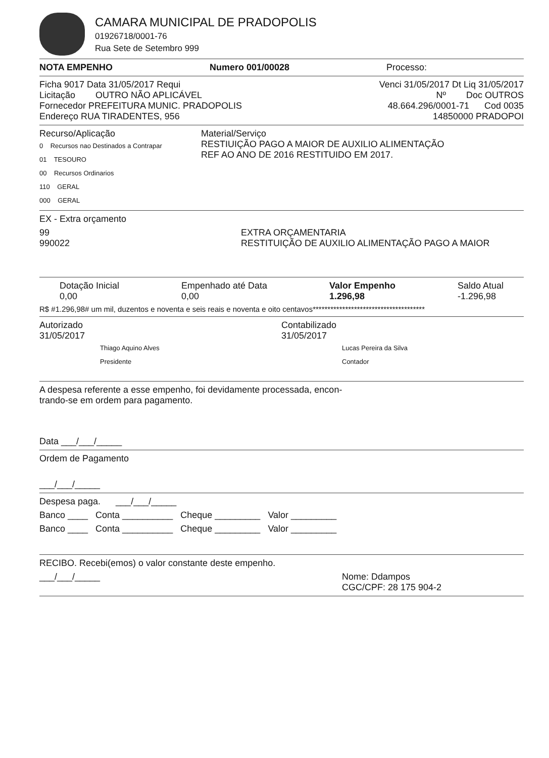CAMARA MUNICIPAL DE PRADOPOLIS
01926718/0001-76
Rua Sete de Setembro 999
NOTA EMPENHO Numero 001/00028 Processo:
Ficha 9017 Data 31/05/2017 Requi Venci 31/05/2017 Dt Liq 31/05/2017
Licitação OUTRO NÃO APLICÁVEL Nº Doc OUTROS
Fornecedor PREFEITURA MUNIC. PRADOPOLIS 48.664.296/0001-71 Cod 0035
Endereço RUA TIRADENTES, 956 14850000 PRADOPOI
Recurso/Aplicação
0 Recursos nao Destinados a Contrapar
01 TESOURO
00 Recursos Ordinarios
110 GERAL
000 GERAL
Material/Serviço
RESTIUIÇÃO PAGO A MAIOR DE AUXILIO ALIMENTAÇÃO
REF AO ANO DE 2016 RESTITUIDO EM 2017.
EX - Extra orçamento
99 EXTRA ORÇAMENTARIA
990022 RESTITUIÇÃO DE AUXILIO ALIMENTAÇÃO PAGO A MAIOR
Dotação Inicial
0,00 Empenhado até Data
0,00 Valor Empenho
1.296,98 Saldo Atual
-1.296,98
R$ #1.296,98# um mil, duzentos e noventa e seis reais e noventa e oito centavos**************************************
Autorizado
31/05/2017
Thiago Aquino Alves
Presidente
Contabilizado
31/05/2017
Lucas Pereira da Silva
Contador
A despesa referente a esse empenho, foi devidamente processada, encon-
trando-se em ordem para pagamento.
Data ___/___/_____
Ordem de Pagamento
___/___/_____
Despesa paga. ___/___/_____
Banco ____ Conta __________ Cheque _________ Valor _________
Banco ____ Conta __________ Cheque _________ Valor _________
RECIBO. Recebi(emos) o valor constante deste empenho.
___/___/_____ Nome: Ddampos
CGC/CPF: 28 175 904-2